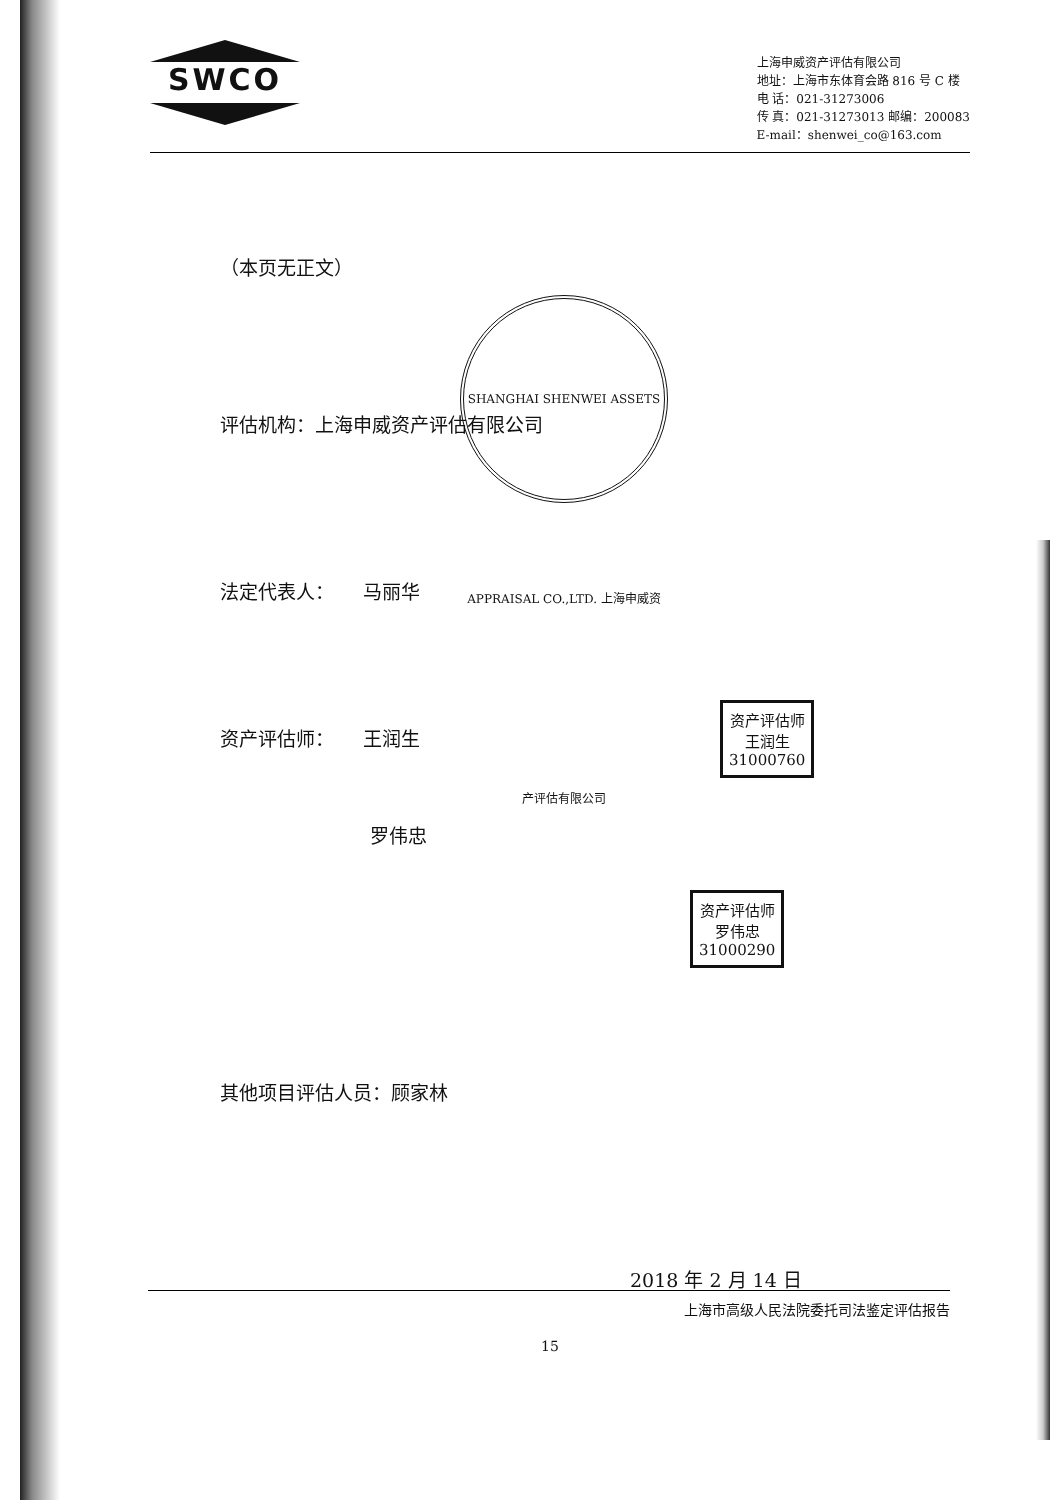SWCO
上海申威资产评估有限公司
地址：上海市东体育会路 816 号 C 楼
电 话：021-31273006
传 真：021-31273013 邮编：200083
E-mail：shenwei_co@163.com
（本页无正文）
评估机构：上海申威资产评估有限公司
法定代表人：　　马丽华
资产评估师：　　王润生
罗伟忠
其他项目评估人员：顾家林
2018 年 2 月 14 日
SHANGHAI SHENWEI ASSETS APPRAISAL CO.,LTD. 上海申威资产评估有限公司
资产评估师
王润生
31000760
资产评估师
罗伟忠
31000290
上海市高级人民法院委托司法鉴定评估报告
15